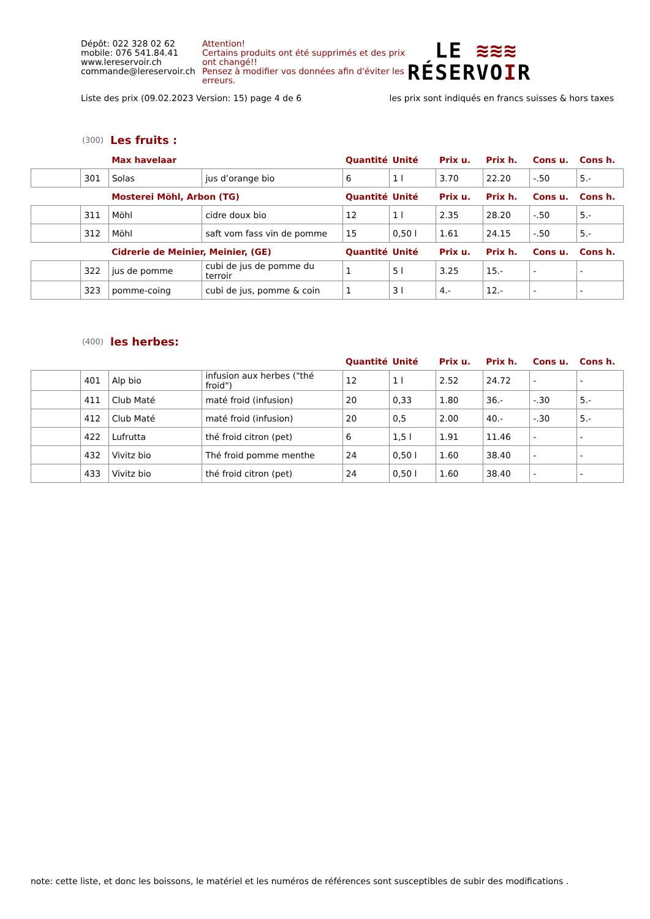Dépôt: 022 328 02 62
mobile: 076 541.84.41
www.lereservoir.ch
commande@lereservoir.ch
Attention!
Certains produits ont été supprimés et des prix ont changé!!
Pensez à modifier vos données afin d'éviter les erreurs.
LE ≋≋≋
RÉSERVOIR
Liste des prix (09.02.2023 Version: 15) page 4 de 6 les prix sont indiqués en francs suisses & hors taxes
(300) Les fruits :
| | | Max havelaar | | Quantité | Unité | Prix u. | Prix h. | Cons u. | Cons h. |
| --- | --- | --- | --- | --- | --- | --- | --- | --- | --- |
| | 301 | Solas | jus d’orange bio | 6 | 1 l | 3.70 | 22.20 | -.50 | 5.- |
| | | Mosterei Möhl, Arbon (TG) | | Quantité | Unité | Prix u. | Prix h. | Cons u. | Cons h. |
| | 311 | Möhl | cidre doux bio | 12 | 1 l | 2.35 | 28.20 | -.50 | 5.- |
| | 312 | Möhl | saft vom fass vin de pomme | 15 | 0,50 l | 1.61 | 24.15 | -.50 | 5.- |
| | | Cidrerie de Meinier, Meinier, (GE) | | Quantité | Unité | Prix u. | Prix h. | Cons u. | Cons h. |
| | 322 | jus de pomme | cubi de jus de pomme du terroir | 1 | 5 l | 3.25 | 15.- | - | - |
| | 323 | pomme-coing | cubi de jus, pomme & coin | 1 | 3 l | 4.- | 12.- | - | - |
(400) les herbes:
| | | | | Quantité | Unité | Prix u. | Prix h. | Cons u. | Cons h. |
| --- | --- | --- | --- | --- | --- | --- | --- | --- | --- |
| | 401 | Alp bio | infusion aux herbes ("thé froid") | 12 | 1 l | 2.52 | 24.72 | - | - |
| | 411 | Club Maté | maté froid (infusion) | 20 | 0,33 | 1.80 | 36.- | -.30 | 5.- |
| | 412 | Club Maté | maté froid (infusion) | 20 | 0,5 | 2.00 | 40.- | -.30 | 5.- |
| | 422 | Lufrutta | thé froid citron (pet) | 6 | 1,5 l | 1.91 | 11.46 | - | - |
| | 432 | Vivitz bio | Thé froid pomme menthe | 24 | 0,50 l | 1.60 | 38.40 | - | - |
| | 433 | Vivitz bio | thé froid citron (pet) | 24 | 0,50 l | 1.60 | 38.40 | - | - |
note: cette liste, et donc les boissons, le matériel et les numéros de références sont susceptibles de subir des modifications .